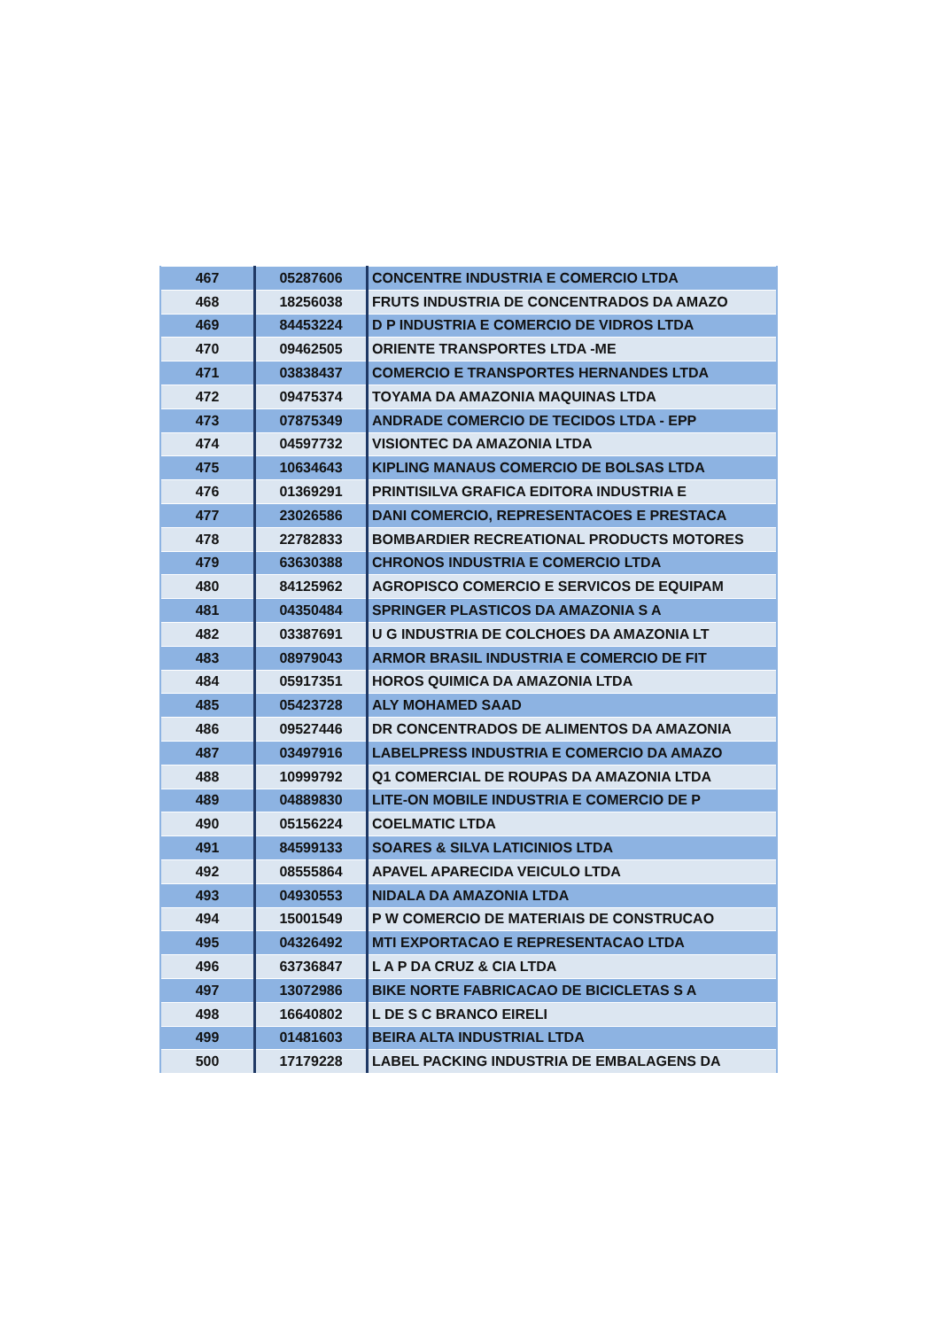| 467 | 05287606 | CONCENTRE INDUSTRIA E COMERCIO LTDA |
| 468 | 18256038 | FRUTS INDUSTRIA DE CONCENTRADOS DA AMAZO |
| 469 | 84453224 | D P INDUSTRIA E COMERCIO DE VIDROS LTDA |
| 470 | 09462505 | ORIENTE TRANSPORTES LTDA -ME |
| 471 | 03838437 | COMERCIO E TRANSPORTES HERNANDES LTDA |
| 472 | 09475374 | TOYAMA DA AMAZONIA MAQUINAS LTDA |
| 473 | 07875349 | ANDRADE COMERCIO DE TECIDOS LTDA - EPP |
| 474 | 04597732 | VISIONTEC DA AMAZONIA LTDA |
| 475 | 10634643 | KIPLING MANAUS COMERCIO DE BOLSAS LTDA |
| 476 | 01369291 | PRINTISILVA GRAFICA EDITORA INDUSTRIA E |
| 477 | 23026586 | DANI COMERCIO, REPRESENTACOES E PRESTACA |
| 478 | 22782833 | BOMBARDIER RECREATIONAL PRODUCTS MOTORES |
| 479 | 63630388 | CHRONOS INDUSTRIA E COMERCIO LTDA |
| 480 | 84125962 | AGROPISCO COMERCIO E SERVICOS DE EQUIPAM |
| 481 | 04350484 | SPRINGER PLASTICOS DA AMAZONIA S A |
| 482 | 03387691 | U G INDUSTRIA DE COLCHOES DA AMAZONIA LT |
| 483 | 08979043 | ARMOR BRASIL INDUSTRIA E COMERCIO DE FIT |
| 484 | 05917351 | HOROS QUIMICA DA AMAZONIA LTDA |
| 485 | 05423728 | ALY MOHAMED SAAD |
| 486 | 09527446 | DR CONCENTRADOS DE ALIMENTOS DA AMAZONIA |
| 487 | 03497916 | LABELPRESS INDUSTRIA E COMERCIO DA AMAZO |
| 488 | 10999792 | Q1 COMERCIAL DE ROUPAS DA AMAZONIA LTDA |
| 489 | 04889830 | LITE-ON MOBILE INDUSTRIA E COMERCIO DE P |
| 490 | 05156224 | COELMATIC LTDA |
| 491 | 84599133 | SOARES & SILVA LATICINIOS LTDA |
| 492 | 08555864 | APAVEL APARECIDA VEICULO LTDA |
| 493 | 04930553 | NIDALA DA AMAZONIA LTDA |
| 494 | 15001549 | P W COMERCIO DE MATERIAIS DE CONSTRUCAO |
| 495 | 04326492 | MTI EXPORTACAO E REPRESENTACAO LTDA |
| 496 | 63736847 | L A P DA CRUZ & CIA LTDA |
| 497 | 13072986 | BIKE NORTE FABRICACAO DE BICICLETAS S A |
| 498 | 16640802 | L DE S C BRANCO EIRELI |
| 499 | 01481603 | BEIRA ALTA INDUSTRIAL LTDA |
| 500 | 17179228 | LABEL PACKING INDUSTRIA DE EMBALAGENS DA |